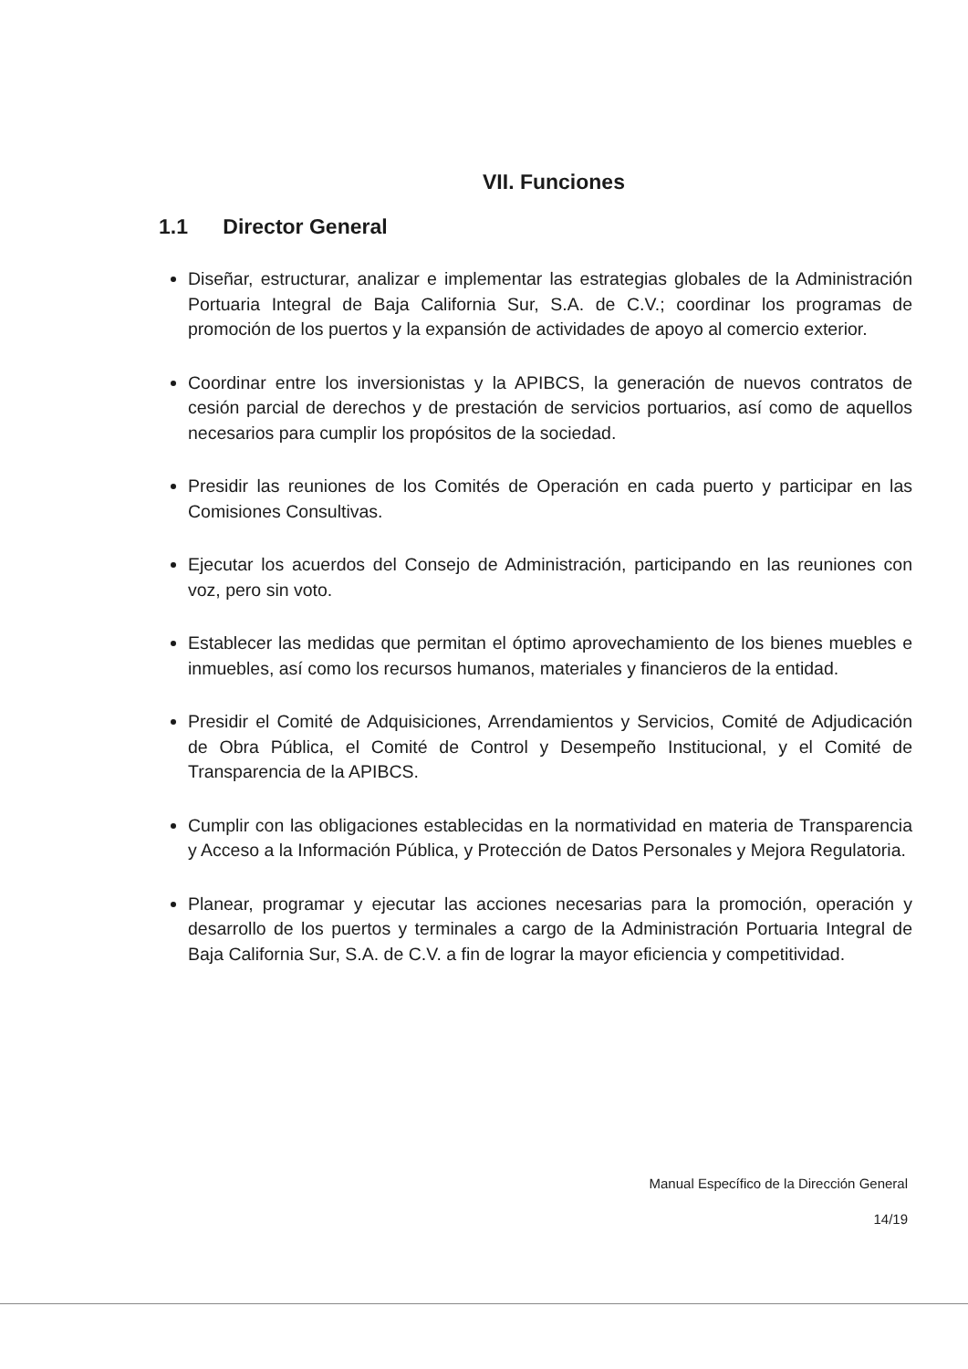VII. Funciones
1.1 Director General
Diseñar, estructurar, analizar e implementar las estrategias globales de la Administración Portuaria Integral de Baja California Sur, S.A. de C.V.; coordinar los programas de promoción de los puertos y la expansión de actividades de apoyo al comercio exterior.
Coordinar entre los inversionistas y la APIBCS, la generación de nuevos contratos de cesión parcial de derechos y de prestación de servicios portuarios, así como de aquellos necesarios para cumplir los propósitos de la sociedad.
Presidir las reuniones de los Comités de Operación en cada puerto y participar en las Comisiones Consultivas.
Ejecutar los acuerdos del Consejo de Administración, participando en las reuniones con voz, pero sin voto.
Establecer las medidas que permitan el óptimo aprovechamiento de los bienes muebles e inmuebles, así como los recursos humanos, materiales y financieros de la entidad.
Presidir el Comité de Adquisiciones, Arrendamientos y Servicios, Comité de Adjudicación de Obra Pública, el Comité de Control y Desempeño Institucional, y el Comité de Transparencia de la APIBCS.
Cumplir con las obligaciones establecidas en la normatividad en materia de Transparencia y Acceso a la Información Pública, y Protección de Datos Personales y Mejora Regulatoria.
Planear, programar y ejecutar las acciones necesarias para la promoción, operación y desarrollo de los puertos y terminales a cargo de la Administración Portuaria Integral de Baja California Sur, S.A. de C.V. a fin de lograr la mayor eficiencia y competitividad.
Manual Específico de la Dirección General
14/19